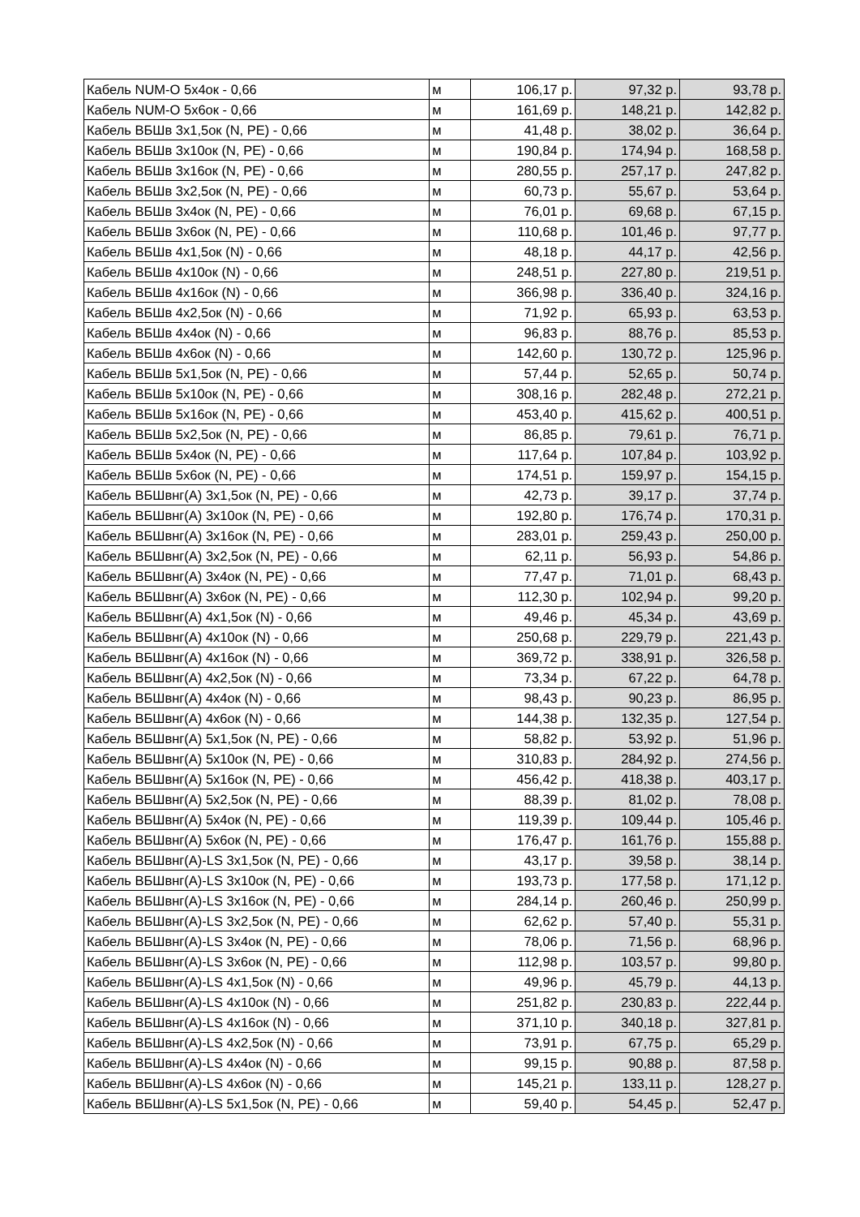| Кабель NUM-O 5х4ок - 0,66 | м | 106,17 р. | 97,32 р. | 93,78 р. |
| Кабель NUM-O 5х6ок - 0,66 | м | 161,69 р. | 148,21 р. | 142,82 р. |
| Кабель ВБШв 3х1,5ок (N, PE) - 0,66 | м | 41,48 р. | 38,02 р. | 36,64 р. |
| Кабель ВБШв 3х10ок (N, PE) - 0,66 | м | 190,84 р. | 174,94 р. | 168,58 р. |
| Кабель ВБШв 3х16ок (N, PE) - 0,66 | м | 280,55 р. | 257,17 р. | 247,82 р. |
| Кабель ВБШв 3х2,5ок (N, PE) - 0,66 | м | 60,73 р. | 55,67 р. | 53,64 р. |
| Кабель ВБШв 3х4ок (N, PE) - 0,66 | м | 76,01 р. | 69,68 р. | 67,15 р. |
| Кабель ВБШв 3х6ок (N, PE) - 0,66 | м | 110,68 р. | 101,46 р. | 97,77 р. |
| Кабель ВБШв 4х1,5ок (N) - 0,66 | м | 48,18 р. | 44,17 р. | 42,56 р. |
| Кабель ВБШв 4х10ок (N) - 0,66 | м | 248,51 р. | 227,80 р. | 219,51 р. |
| Кабель ВБШв 4х16ок (N) - 0,66 | м | 366,98 р. | 336,40 р. | 324,16 р. |
| Кабель ВБШв 4х2,5ок (N) - 0,66 | м | 71,92 р. | 65,93 р. | 63,53 р. |
| Кабель ВБШв 4х4ок (N) - 0,66 | м | 96,83 р. | 88,76 р. | 85,53 р. |
| Кабель ВБШв 4х6ок (N) - 0,66 | м | 142,60 р. | 130,72 р. | 125,96 р. |
| Кабель ВБШв 5х1,5ок (N, PE) - 0,66 | м | 57,44 р. | 52,65 р. | 50,74 р. |
| Кабель ВБШв 5х10ок (N, PE) - 0,66 | м | 308,16 р. | 282,48 р. | 272,21 р. |
| Кабель ВБШв 5х16ок (N, PE) - 0,66 | м | 453,40 р. | 415,62 р. | 400,51 р. |
| Кабель ВБШв 5х2,5ок (N, PE) - 0,66 | м | 86,85 р. | 79,61 р. | 76,71 р. |
| Кабель ВБШв 5х4ок (N, PE) - 0,66 | м | 117,64 р. | 107,84 р. | 103,92 р. |
| Кабель ВБШв 5х6ок (N, PE) - 0,66 | м | 174,51 р. | 159,97 р. | 154,15 р. |
| Кабель ВБШвнг(А) 3х1,5ок (N, PE) - 0,66 | м | 42,73 р. | 39,17 р. | 37,74 р. |
| Кабель ВБШвнг(А) 3х10ок (N, PE) - 0,66 | м | 192,80 р. | 176,74 р. | 170,31 р. |
| Кабель ВБШвнг(А) 3х16ок (N, PE) - 0,66 | м | 283,01 р. | 259,43 р. | 250,00 р. |
| Кабель ВБШвнг(А) 3х2,5ок (N, PE) - 0,66 | м | 62,11 р. | 56,93 р. | 54,86 р. |
| Кабель ВБШвнг(А) 3х4ок (N, PE) - 0,66 | м | 77,47 р. | 71,01 р. | 68,43 р. |
| Кабель ВБШвнг(А) 3х6ок (N, PE) - 0,66 | м | 112,30 р. | 102,94 р. | 99,20 р. |
| Кабель ВБШвнг(А) 4х1,5ок (N) - 0,66 | м | 49,46 р. | 45,34 р. | 43,69 р. |
| Кабель ВБШвнг(А) 4х10ок (N) - 0,66 | м | 250,68 р. | 229,79 р. | 221,43 р. |
| Кабель ВБШвнг(А) 4х16ок (N) - 0,66 | м | 369,72 р. | 338,91 р. | 326,58 р. |
| Кабель ВБШвнг(А) 4х2,5ок (N) - 0,66 | м | 73,34 р. | 67,22 р. | 64,78 р. |
| Кабель ВБШвнг(А) 4х4ок (N) - 0,66 | м | 98,43 р. | 90,23 р. | 86,95 р. |
| Кабель ВБШвнг(А) 4х6ок (N) - 0,66 | м | 144,38 р. | 132,35 р. | 127,54 р. |
| Кабель ВБШвнг(А) 5х1,5ок (N, PE) - 0,66 | м | 58,82 р. | 53,92 р. | 51,96 р. |
| Кабель ВБШвнг(А) 5х10ок (N, PE) - 0,66 | м | 310,83 р. | 284,92 р. | 274,56 р. |
| Кабель ВБШвнг(А) 5х16ок (N, PE) - 0,66 | м | 456,42 р. | 418,38 р. | 403,17 р. |
| Кабель ВБШвнг(А) 5х2,5ок (N, PE) - 0,66 | м | 88,39 р. | 81,02 р. | 78,08 р. |
| Кабель ВБШвнг(А) 5х4ок (N, PE) - 0,66 | м | 119,39 р. | 109,44 р. | 105,46 р. |
| Кабель ВБШвнг(А) 5х6ок (N, PE) - 0,66 | м | 176,47 р. | 161,76 р. | 155,88 р. |
| Кабель ВБШвнг(А)-LS 3х1,5ок (N, PE) - 0,66 | м | 43,17 р. | 39,58 р. | 38,14 р. |
| Кабель ВБШвнг(А)-LS 3х10ок (N, PE) - 0,66 | м | 193,73 р. | 177,58 р. | 171,12 р. |
| Кабель ВБШвнг(А)-LS 3х16ок (N, PE) - 0,66 | м | 284,14 р. | 260,46 р. | 250,99 р. |
| Кабель ВБШвнг(А)-LS 3х2,5ок (N, PE) - 0,66 | м | 62,62 р. | 57,40 р. | 55,31 р. |
| Кабель ВБШвнг(А)-LS 3х4ок (N, PE) - 0,66 | м | 78,06 р. | 71,56 р. | 68,96 р. |
| Кабель ВБШвнг(А)-LS 3х6ок (N, PE) - 0,66 | м | 112,98 р. | 103,57 р. | 99,80 р. |
| Кабель ВБШвнг(А)-LS 4х1,5ок (N) - 0,66 | м | 49,96 р. | 45,79 р. | 44,13 р. |
| Кабель ВБШвнг(А)-LS 4х10ок (N) - 0,66 | м | 251,82 р. | 230,83 р. | 222,44 р. |
| Кабель ВБШвнг(А)-LS 4х16ок (N) - 0,66 | м | 371,10 р. | 340,18 р. | 327,81 р. |
| Кабель ВБШвнг(А)-LS 4х2,5ок (N) - 0,66 | м | 73,91 р. | 67,75 р. | 65,29 р. |
| Кабель ВБШвнг(А)-LS 4х4ок (N) - 0,66 | м | 99,15 р. | 90,88 р. | 87,58 р. |
| Кабель ВБШвнг(А)-LS 4х6ок (N) - 0,66 | м | 145,21 р. | 133,11 р. | 128,27 р. |
| Кабель ВБШвнг(А)-LS 5х1,5ок (N, PE) - 0,66 | м | 59,40 р. | 54,45 р. | 52,47 р. |